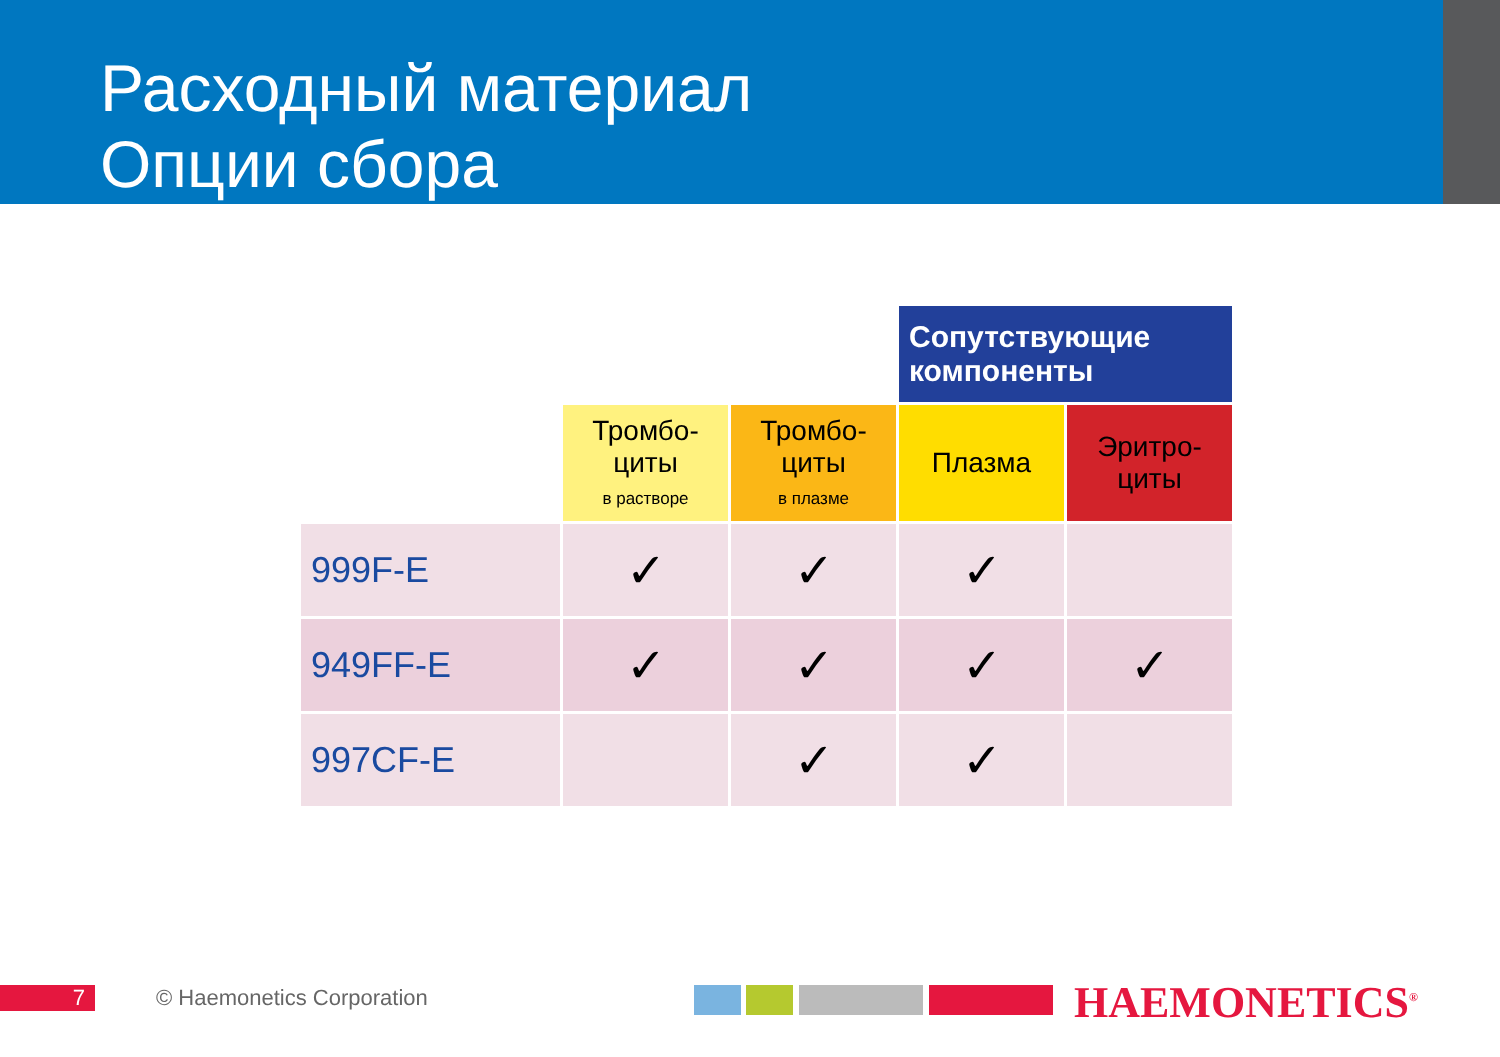Расходный материал
Опции сбора
| | | | Сопутствующие компоненты | |
| | Тромбо- циты в растворе | Тромбо- циты в плазме | Плазма | Эритро- циты |
| 999F-E | ✓ | ✓ | ✓ | |
| 949FF-E | ✓ | ✓ | ✓ | ✓ |
| 997CF-E | | ✓ | ✓ | |
7 © Haemonetics Corporation HAEMONETICS<sup>®</sup>